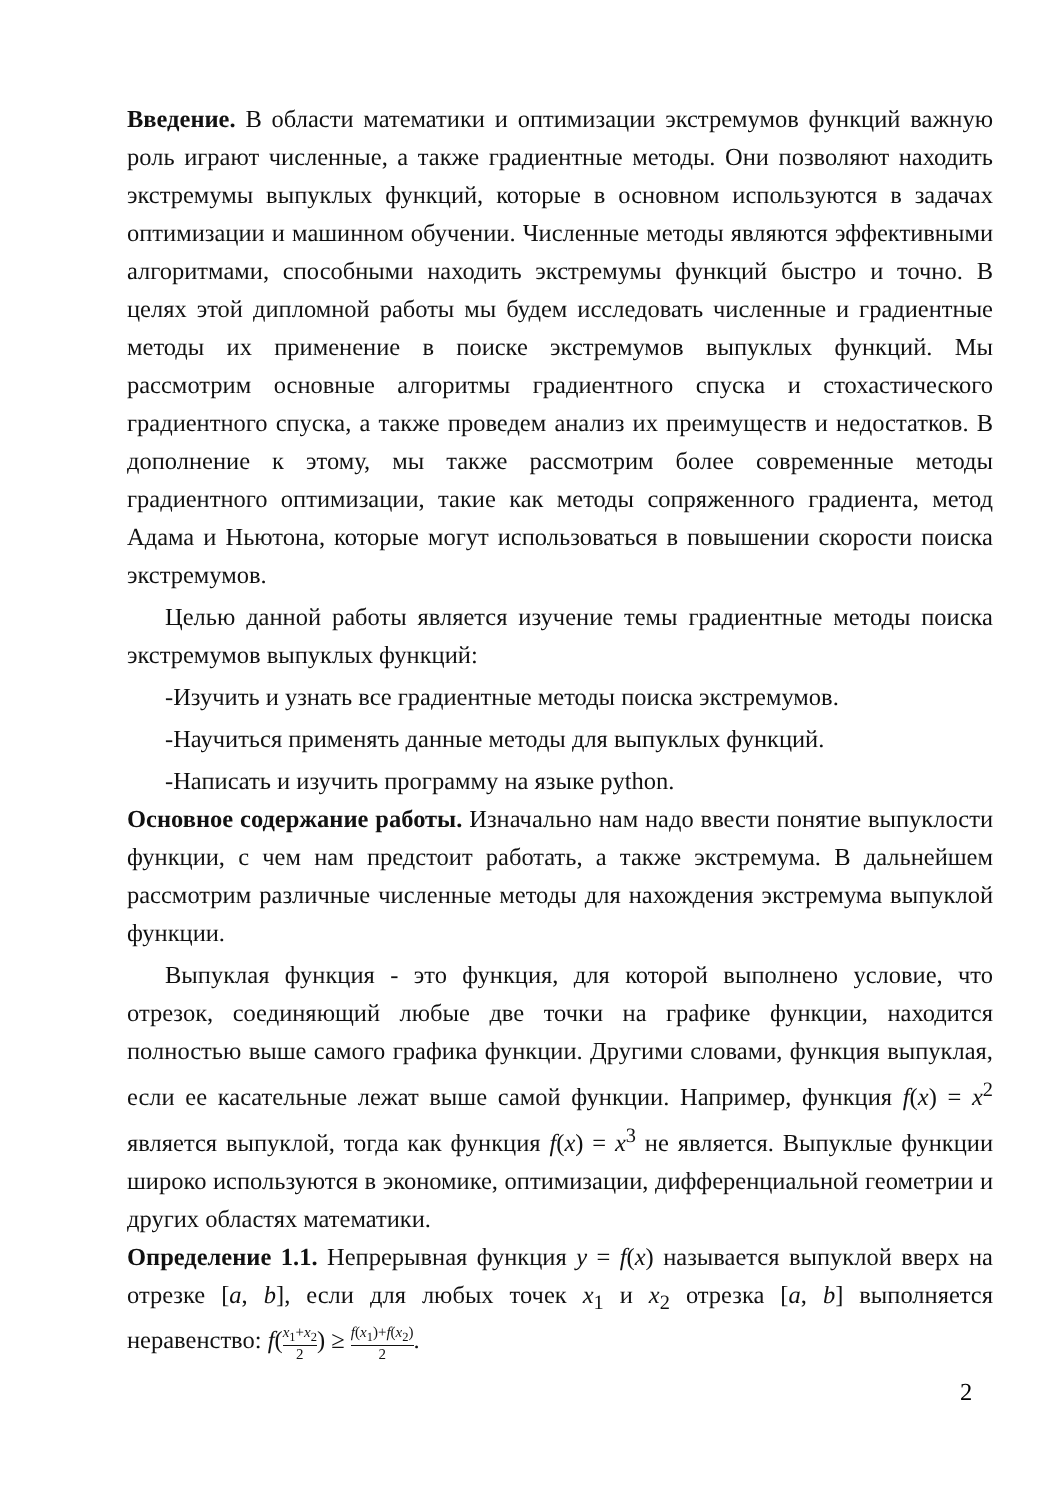Введение. В области математики и оптимизации экстремумов функций важную роль играют численные, а также градиентные методы. Они позволяют находить экстремумы выпуклых функций, которые в основном используются в задачах оптимизации и машинном обучении. Численные методы являются эффективными алгоритмами, способными находить экстремумы функций быстро и точно. В целях этой дипломной работы мы будем исследовать численные и градиентные методы их применение в поиске экстремумов выпуклых функций. Мы рассмотрим основные алгоритмы градиентного спуска и стохастического градиентного спуска, а также проведем анализ их преимуществ и недостатков. В дополнение к этому, мы также рассмотрим более современные методы градиентного оптимизации, такие как методы сопряженного градиента, метод Адама и Ньютона, которые могут использоваться в повышении скорости поиска экстремумов.
Целью данной работы является изучение темы градиентные методы поиска экстремумов выпуклых функций:
-Изучить и узнать все градиентные методы поиска экстремумов.
-Научиться применять данные методы для выпуклых функций.
-Написать и изучить программу на языке python.
Основное содержание работы. Изначально нам надо ввести понятие выпуклости функции, с чем нам предстоит работать, а также экстремума. В дальнейшем рассмотрим различные численные методы для нахождения экстремума выпуклой функции.
Выпуклая функция - это функция, для которой выполнено условие, что отрезок, соединяющий любые две точки на графике функции, находится полностью выше самого графика функции. Другими словами, функция выпуклая, если ее касательные лежат выше самой функции. Например, функция f(x) = x<sup>2</sup> является выпуклой, тогда как функция f(x) = x<sup>3</sup> не является. Выпуклые функции широко используются в экономике, оптимизации, дифференциальной геометрии и других областях математики.
Определение 1.1. Непрерывная функция y = f(x) называется выпуклой вверх на отрезке [a, b], если для любых точек x<sub>1</sub> и x<sub>2</sub> отрезка [a, b] выполняется неравенство: f(x<sub>1</sub>+x<sub>2</sub> 2) ≥ f(x<sub>1</sub>)+f(x<sub>2</sub>) 2.
2